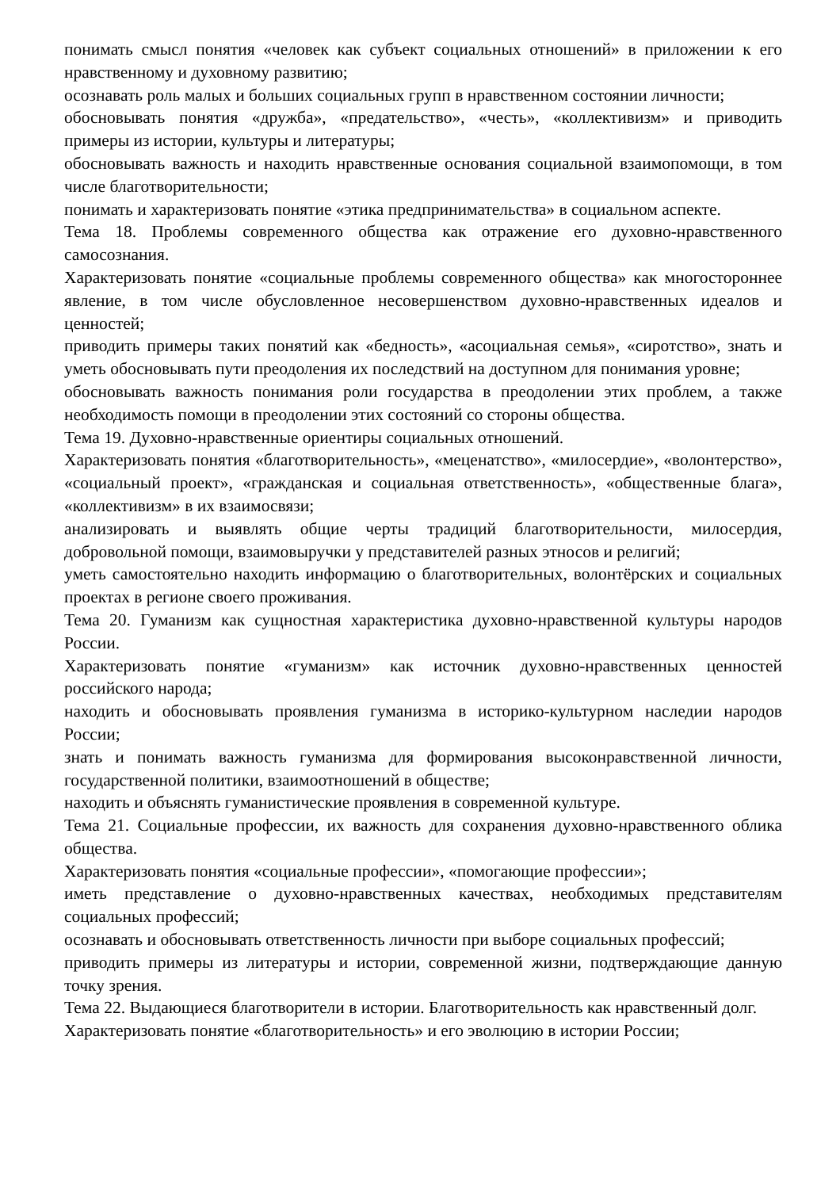понимать смысл понятия «человек как субъект социальных отношений» в приложении к его нравственному и духовному развитию;
осознавать роль малых и больших социальных групп в нравственном состоянии личности;
обосновывать понятия «дружба», «предательство», «честь», «коллективизм» и приводить примеры из истории, культуры и литературы;
обосновывать важность и находить нравственные основания социальной взаимопомощи, в том числе благотворительности;
понимать и характеризовать понятие «этика предпринимательства» в социальном аспекте.
Тема 18. Проблемы современного общества как отражение его духовно-нравственного самосознания.
Характеризовать понятие «социальные проблемы современного общества» как многостороннее явление, в том числе обусловленное несовершенством духовно-нравственных идеалов и ценностей;
приводить примеры таких понятий как «бедность», «асоциальная семья», «сиротство», знать и уметь обосновывать пути преодоления их последствий на доступном для понимания уровне;
обосновывать важность понимания роли государства в преодолении этих проблем, а также необходимость помощи в преодолении этих состояний со стороны общества.
Тема 19. Духовно-нравственные ориентиры социальных отношений.
Характеризовать понятия «благотворительность», «меценатство», «милосердие», «волонтерство», «социальный проект», «гражданская и социальная ответственность», «общественные блага», «коллективизм» в их взаимосвязи;
анализировать и выявлять общие черты традиций благотворительности, милосердия, добровольной помощи, взаимовыручки у представителей разных этносов и религий;
уметь самостоятельно находить информацию о благотворительных, волонтёрских и социальных проектах в регионе своего проживания.
Тема 20. Гуманизм как сущностная характеристика духовно-нравственной культуры народов России.
Характеризовать понятие «гуманизм» как источник духовно-нравственных ценностей российского народа;
находить и обосновывать проявления гуманизма в историко-культурном наследии народов России;
знать и понимать важность гуманизма для формирования высоконравственной личности, государственной политики, взаимоотношений в обществе;
находить и объяснять гуманистические проявления в современной культуре.
Тема 21. Социальные профессии, их важность для сохранения духовно-нравственного облика общества.
Характеризовать понятия «социальные профессии», «помогающие профессии»;
иметь представление о духовно-нравственных качествах, необходимых представителям социальных профессий;
осознавать и обосновывать ответственность личности при выборе социальных профессий;
приводить примеры из литературы и истории, современной жизни, подтверждающие данную точку зрения.
Тема 22. Выдающиеся благотворители в истории. Благотворительность как нравственный долг.
Характеризовать понятие «благотворительность» и его эволюцию в истории России;